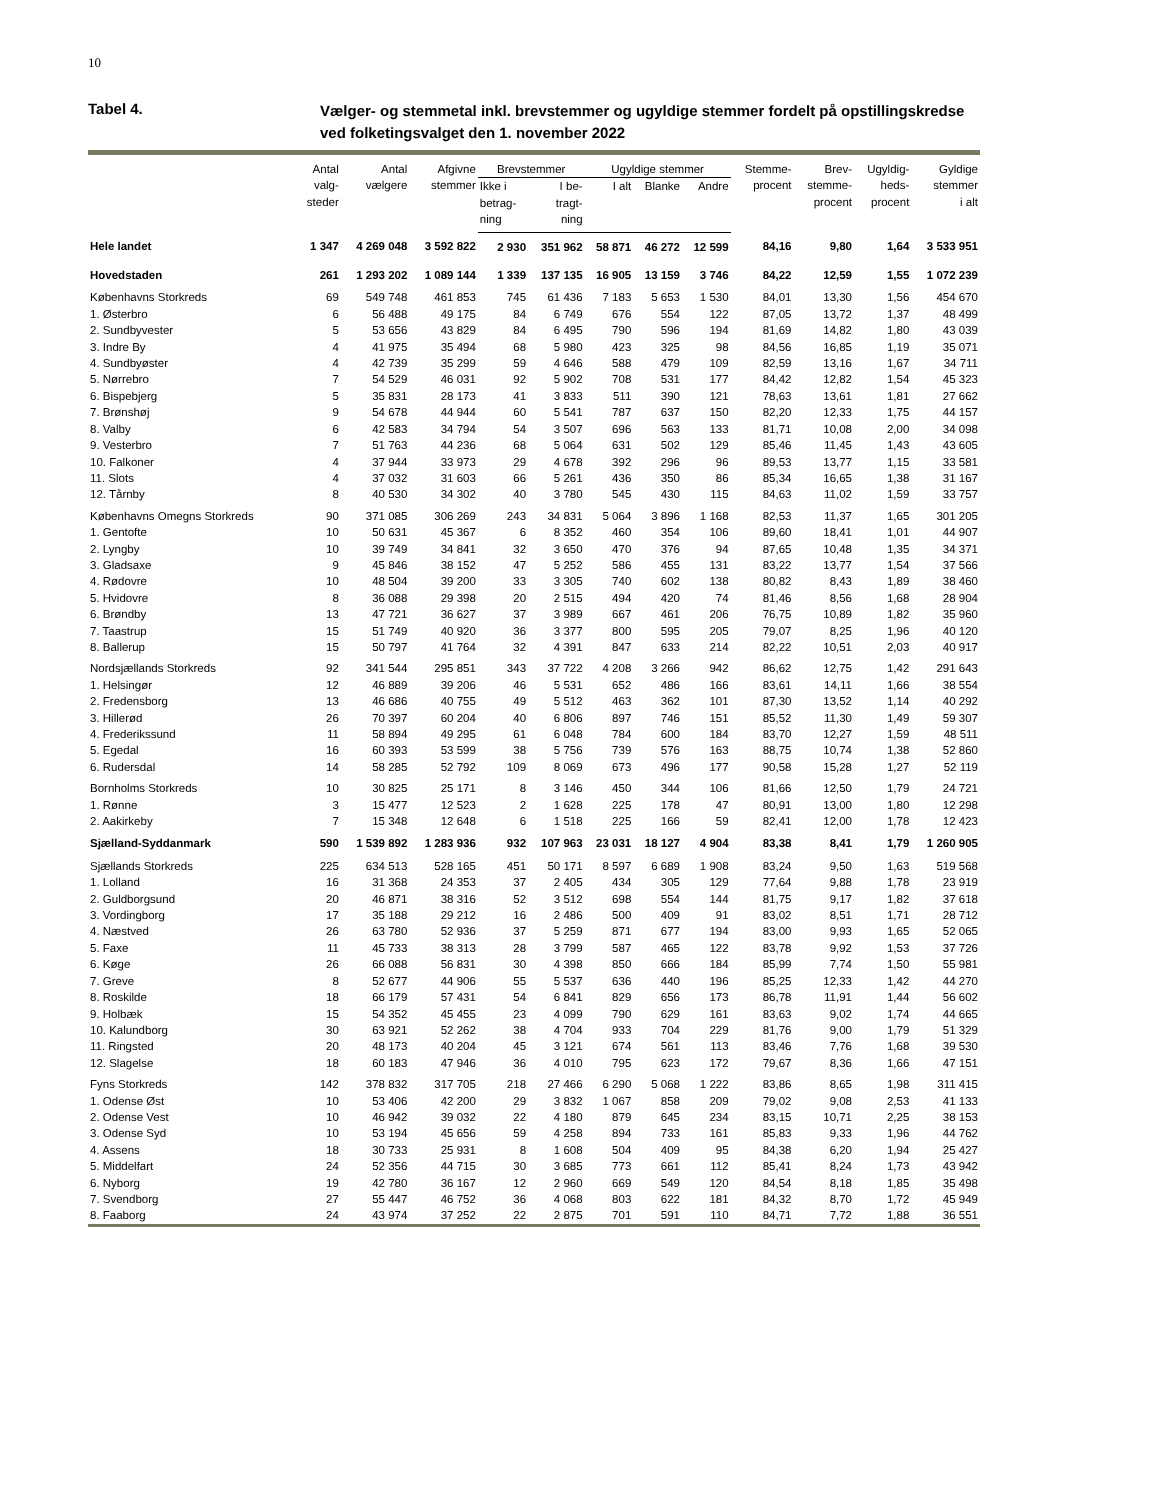10
Tabel 4.
Vælger- og stemmetal inkl. brevstemmer og ugyldige stemmer fordelt på opstillingskredse
ved folketingsvalget den 1. november 2022
| | Antal valg- steder | Antal vælgere | Afgivne stemmer | Brevstemmer | | Ugyldige stemmer | | | Stemme- procent | Brev- stemme- procent | Ugyldig- heds- procent | Gyldige stemmer i alt |
| --- | --- | --- | --- | --- | --- | --- | --- | --- | --- | --- | --- | --- |
| | | | | Ikke i betrag- ning | I be- tragt- ning | I alt | Blanke | Andre | | | | |
| Hele landet | 1 347 | 4 269 048 | 3 592 822 | 2 930 | 351 962 | 58 871 | 46 272 | 12 599 | 84,16 | 9,80 | 1,64 | 3 533 951 |
| Hovedstaden | 261 | 1 293 202 | 1 089 144 | 1 339 | 137 135 | 16 905 | 13 159 | 3 746 | 84,22 | 12,59 | 1,55 | 1 072 239 |
| Københavns Storkreds | 69 | 549 748 | 461 853 | 745 | 61 436 | 7 183 | 5 653 | 1 530 | 84,01 | 13,30 | 1,56 | 454 670 |
| 1. Østerbro | 6 | 56 488 | 49 175 | 84 | 6 749 | 676 | 554 | 122 | 87,05 | 13,72 | 1,37 | 48 499 |
| 2. Sundbyvester | 5 | 53 656 | 43 829 | 84 | 6 495 | 790 | 596 | 194 | 81,69 | 14,82 | 1,80 | 43 039 |
| 3. Indre By | 4 | 41 975 | 35 494 | 68 | 5 980 | 423 | 325 | 98 | 84,56 | 16,85 | 1,19 | 35 071 |
| 4. Sundbyøster | 4 | 42 739 | 35 299 | 59 | 4 646 | 588 | 479 | 109 | 82,59 | 13,16 | 1,67 | 34 711 |
| 5. Nørrebro | 7 | 54 529 | 46 031 | 92 | 5 902 | 708 | 531 | 177 | 84,42 | 12,82 | 1,54 | 45 323 |
| 6. Bispebjerg | 5 | 35 831 | 28 173 | 41 | 3 833 | 511 | 390 | 121 | 78,63 | 13,61 | 1,81 | 27 662 |
| 7. Brønshøj | 9 | 54 678 | 44 944 | 60 | 5 541 | 787 | 637 | 150 | 82,20 | 12,33 | 1,75 | 44 157 |
| 8. Valby | 6 | 42 583 | 34 794 | 54 | 3 507 | 696 | 563 | 133 | 81,71 | 10,08 | 2,00 | 34 098 |
| 9. Vesterbro | 7 | 51 763 | 44 236 | 68 | 5 064 | 631 | 502 | 129 | 85,46 | 11,45 | 1,43 | 43 605 |
| 10. Falkoner | 4 | 37 944 | 33 973 | 29 | 4 678 | 392 | 296 | 96 | 89,53 | 13,77 | 1,15 | 33 581 |
| 11. Slots | 4 | 37 032 | 31 603 | 66 | 5 261 | 436 | 350 | 86 | 85,34 | 16,65 | 1,38 | 31 167 |
| 12. Tårnby | 8 | 40 530 | 34 302 | 40 | 3 780 | 545 | 430 | 115 | 84,63 | 11,02 | 1,59 | 33 757 |
| Københavns Omegns Storkreds | 90 | 371 085 | 306 269 | 243 | 34 831 | 5 064 | 3 896 | 1 168 | 82,53 | 11,37 | 1,65 | 301 205 |
| 1. Gentofte | 10 | 50 631 | 45 367 | 6 | 8 352 | 460 | 354 | 106 | 89,60 | 18,41 | 1,01 | 44 907 |
| 2. Lyngby | 10 | 39 749 | 34 841 | 32 | 3 650 | 470 | 376 | 94 | 87,65 | 10,48 | 1,35 | 34 371 |
| 3. Gladsaxe | 9 | 45 846 | 38 152 | 47 | 5 252 | 586 | 455 | 131 | 83,22 | 13,77 | 1,54 | 37 566 |
| 4. Rødovre | 10 | 48 504 | 39 200 | 33 | 3 305 | 740 | 602 | 138 | 80,82 | 8,43 | 1,89 | 38 460 |
| 5. Hvidovre | 8 | 36 088 | 29 398 | 20 | 2 515 | 494 | 420 | 74 | 81,46 | 8,56 | 1,68 | 28 904 |
| 6. Brøndby | 13 | 47 721 | 36 627 | 37 | 3 989 | 667 | 461 | 206 | 76,75 | 10,89 | 1,82 | 35 960 |
| 7. Taastrup | 15 | 51 749 | 40 920 | 36 | 3 377 | 800 | 595 | 205 | 79,07 | 8,25 | 1,96 | 40 120 |
| 8. Ballerup | 15 | 50 797 | 41 764 | 32 | 4 391 | 847 | 633 | 214 | 82,22 | 10,51 | 2,03 | 40 917 |
| Nordsjællands Storkreds | 92 | 341 544 | 295 851 | 343 | 37 722 | 4 208 | 3 266 | 942 | 86,62 | 12,75 | 1,42 | 291 643 |
| 1. Helsingør | 12 | 46 889 | 39 206 | 46 | 5 531 | 652 | 486 | 166 | 83,61 | 14,11 | 1,66 | 38 554 |
| 2. Fredensborg | 13 | 46 686 | 40 755 | 49 | 5 512 | 463 | 362 | 101 | 87,30 | 13,52 | 1,14 | 40 292 |
| 3. Hillerød | 26 | 70 397 | 60 204 | 40 | 6 806 | 897 | 746 | 151 | 85,52 | 11,30 | 1,49 | 59 307 |
| 4. Frederikssund | 11 | 58 894 | 49 295 | 61 | 6 048 | 784 | 600 | 184 | 83,70 | 12,27 | 1,59 | 48 511 |
| 5. Egedal | 16 | 60 393 | 53 599 | 38 | 5 756 | 739 | 576 | 163 | 88,75 | 10,74 | 1,38 | 52 860 |
| 6. Rudersdal | 14 | 58 285 | 52 792 | 109 | 8 069 | 673 | 496 | 177 | 90,58 | 15,28 | 1,27 | 52 119 |
| Bornholms Storkreds | 10 | 30 825 | 25 171 | 8 | 3 146 | 450 | 344 | 106 | 81,66 | 12,50 | 1,79 | 24 721 |
| 1. Rønne | 3 | 15 477 | 12 523 | 2 | 1 628 | 225 | 178 | 47 | 80,91 | 13,00 | 1,80 | 12 298 |
| 2. Aakirkeby | 7 | 15 348 | 12 648 | 6 | 1 518 | 225 | 166 | 59 | 82,41 | 12,00 | 1,78 | 12 423 |
| Sjælland-Syddanmark | 590 | 1 539 892 | 1 283 936 | 932 | 107 963 | 23 031 | 18 127 | 4 904 | 83,38 | 8,41 | 1,79 | 1 260 905 |
| Sjællands Storkreds | 225 | 634 513 | 528 165 | 451 | 50 171 | 8 597 | 6 689 | 1 908 | 83,24 | 9,50 | 1,63 | 519 568 |
| 1. Lolland | 16 | 31 368 | 24 353 | 37 | 2 405 | 434 | 305 | 129 | 77,64 | 9,88 | 1,78 | 23 919 |
| 2. Guldborgsund | 20 | 46 871 | 38 316 | 52 | 3 512 | 698 | 554 | 144 | 81,75 | 9,17 | 1,82 | 37 618 |
| 3. Vordingborg | 17 | 35 188 | 29 212 | 16 | 2 486 | 500 | 409 | 91 | 83,02 | 8,51 | 1,71 | 28 712 |
| 4. Næstved | 26 | 63 780 | 52 936 | 37 | 5 259 | 871 | 677 | 194 | 83,00 | 9,93 | 1,65 | 52 065 |
| 5. Faxe | 11 | 45 733 | 38 313 | 28 | 3 799 | 587 | 465 | 122 | 83,78 | 9,92 | 1,53 | 37 726 |
| 6. Køge | 26 | 66 088 | 56 831 | 30 | 4 398 | 850 | 666 | 184 | 85,99 | 7,74 | 1,50 | 55 981 |
| 7. Greve | 8 | 52 677 | 44 906 | 55 | 5 537 | 636 | 440 | 196 | 85,25 | 12,33 | 1,42 | 44 270 |
| 8. Roskilde | 18 | 66 179 | 57 431 | 54 | 6 841 | 829 | 656 | 173 | 86,78 | 11,91 | 1,44 | 56 602 |
| 9. Holbæk | 15 | 54 352 | 45 455 | 23 | 4 099 | 790 | 629 | 161 | 83,63 | 9,02 | 1,74 | 44 665 |
| 10. Kalundborg | 30 | 63 921 | 52 262 | 38 | 4 704 | 933 | 704 | 229 | 81,76 | 9,00 | 1,79 | 51 329 |
| 11. Ringsted | 20 | 48 173 | 40 204 | 45 | 3 121 | 674 | 561 | 113 | 83,46 | 7,76 | 1,68 | 39 530 |
| 12. Slagelse | 18 | 60 183 | 47 946 | 36 | 4 010 | 795 | 623 | 172 | 79,67 | 8,36 | 1,66 | 47 151 |
| Fyns Storkreds | 142 | 378 832 | 317 705 | 218 | 27 466 | 6 290 | 5 068 | 1 222 | 83,86 | 8,65 | 1,98 | 311 415 |
| 1. Odense Øst | 10 | 53 406 | 42 200 | 29 | 3 832 | 1 067 | 858 | 209 | 79,02 | 9,08 | 2,53 | 41 133 |
| 2. Odense Vest | 10 | 46 942 | 39 032 | 22 | 4 180 | 879 | 645 | 234 | 83,15 | 10,71 | 2,25 | 38 153 |
| 3. Odense Syd | 10 | 53 194 | 45 656 | 59 | 4 258 | 894 | 733 | 161 | 85,83 | 9,33 | 1,96 | 44 762 |
| 4. Assens | 18 | 30 733 | 25 931 | 8 | 1 608 | 504 | 409 | 95 | 84,38 | 6,20 | 1,94 | 25 427 |
| 5. Middelfart | 24 | 52 356 | 44 715 | 30 | 3 685 | 773 | 661 | 112 | 85,41 | 8,24 | 1,73 | 43 942 |
| 6. Nyborg | 19 | 42 780 | 36 167 | 12 | 2 960 | 669 | 549 | 120 | 84,54 | 8,18 | 1,85 | 35 498 |
| 7. Svendborg | 27 | 55 447 | 46 752 | 36 | 4 068 | 803 | 622 | 181 | 84,32 | 8,70 | 1,72 | 45 949 |
| 8. Faaborg | 24 | 43 974 | 37 252 | 22 | 2 875 | 701 | 591 | 110 | 84,71 | 7,72 | 1,88 | 36 551 |